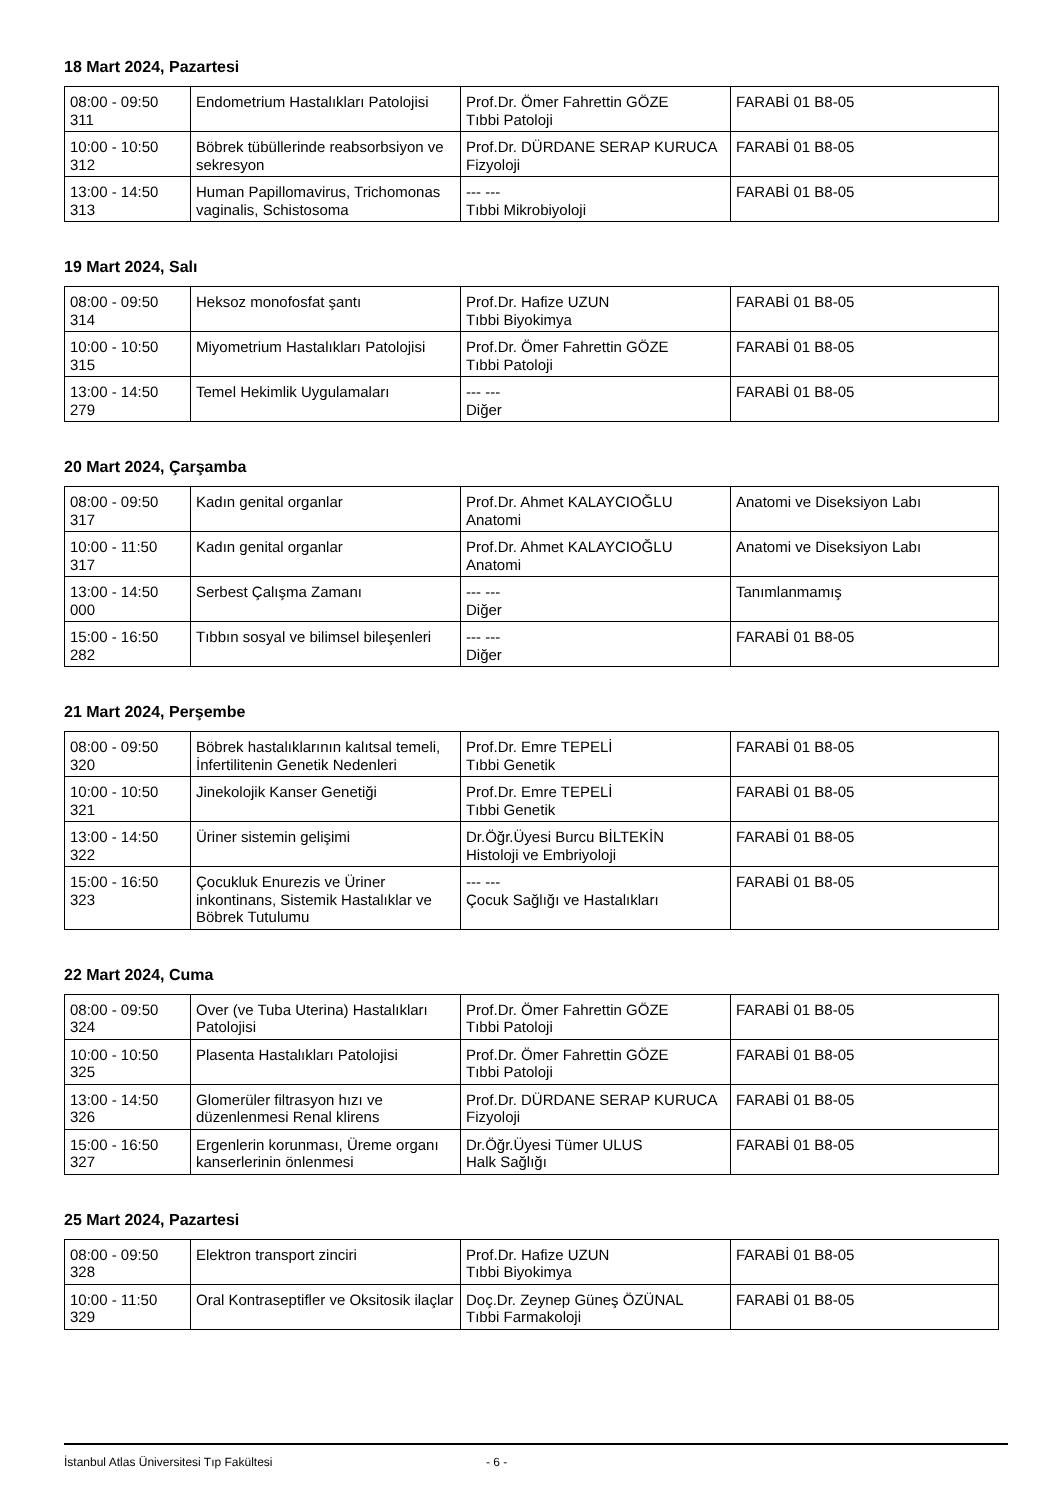18 Mart 2024, Pazartesi
| 08:00 - 09:50 311 | Endometrium Hastalıkları Patolojisi | Prof.Dr. Ömer Fahrettin GÖZE Tıbbi Patoloji | FARABİ 01 B8-05 |
| 10:00 - 10:50 312 | Böbrek tübüllerinde reabsorbsiyon ve sekresyon | Prof.Dr. DÜRDANE SERAP KURUCA Fizyoloji | FARABİ 01 B8-05 |
| 13:00 - 14:50 313 | Human Papillomavirus, Trichomonas vaginalis, Schistosoma | --- --- Tıbbi Mikrobiyoloji | FARABİ 01 B8-05 |
19 Mart 2024, Salı
| 08:00 - 09:50 314 | Heksoz monofosfat şantı | Prof.Dr. Hafize UZUN Tıbbi Biyokimya | FARABİ 01 B8-05 |
| 10:00 - 10:50 315 | Miyometrium Hastalıkları Patolojisi | Prof.Dr. Ömer Fahrettin GÖZE Tıbbi Patoloji | FARABİ 01 B8-05 |
| 13:00 - 14:50 279 | Temel Hekimlik Uygulamaları | --- --- Diğer | FARABİ 01 B8-05 |
20 Mart 2024, Çarşamba
| 08:00 - 09:50 317 | Kadın genital organlar | Prof.Dr. Ahmet KALAYCIOĞLU Anatomi | Anatomi ve Diseksiyon Labı |
| 10:00 - 11:50 317 | Kadın genital organlar | Prof.Dr. Ahmet KALAYCIOĞLU Anatomi | Anatomi ve Diseksiyon Labı |
| 13:00 - 14:50 000 | Serbest Çalışma Zamanı | --- --- Diğer | Tanımlanmamış |
| 15:00 - 16:50 282 | Tıbbın sosyal ve bilimsel bileşenleri | --- --- Diğer | FARABİ 01 B8-05 |
21 Mart 2024, Perşembe
| 08:00 - 09:50 320 | Böbrek hastalıklarının kalıtsal temeli, İnfertilitenin Genetik Nedenleri | Prof.Dr. Emre TEPELİ Tıbbi Genetik | FARABİ 01 B8-05 |
| 10:00 - 10:50 321 | Jinekolojik Kanser Genetiği | Prof.Dr. Emre TEPELİ Tıbbi Genetik | FARABİ 01 B8-05 |
| 13:00 - 14:50 322 | Üriner sistemin gelişimi | Dr.Öğr.Üyesi Burcu BİLTEKİN Histoloji ve Embriyoloji | FARABİ 01 B8-05 |
| 15:00 - 16:50 323 | Çocukluk Enurezis ve Üriner inkontinans, Sistemik Hastalıklar ve Böbrek Tutulumu | --- --- Çocuk Sağlığı ve Hastalıkları | FARABİ 01 B8-05 |
22 Mart 2024, Cuma
| 08:00 - 09:50 324 | Over (ve Tuba Uterina) Hastalıkları Patolojisi | Prof.Dr. Ömer Fahrettin GÖZE Tıbbi Patoloji | FARABİ 01 B8-05 |
| 10:00 - 10:50 325 | Plasenta Hastalıkları Patolojisi | Prof.Dr. Ömer Fahrettin GÖZE Tıbbi Patoloji | FARABİ 01 B8-05 |
| 13:00 - 14:50 326 | Glomerüler filtrasyon hızı ve düzenlenmesi Renal klirens | Prof.Dr. DÜRDANE SERAP KURUCA Fizyoloji | FARABİ 01 B8-05 |
| 15:00 - 16:50 327 | Ergenlerin korunması, Üreme organı kanserlerinin önlenmesi | Dr.Öğr.Üyesi Tümer ULUS Halk Sağlığı | FARABİ 01 B8-05 |
25 Mart 2024, Pazartesi
| 08:00 - 09:50 328 | Elektron transport zinciri | Prof.Dr. Hafize UZUN Tıbbi Biyokimya | FARABİ 01 B8-05 |
| 10:00 - 11:50 329 | Oral Kontraseptifler ve Oksitosik ilaçlar | Doç.Dr. Zeynep Güneş ÖZÜNAL Tıbbi Farmakoloji | FARABİ 01 B8-05 |
İstanbul Atlas Üniversitesi Tıp Fakültesi - 6 -